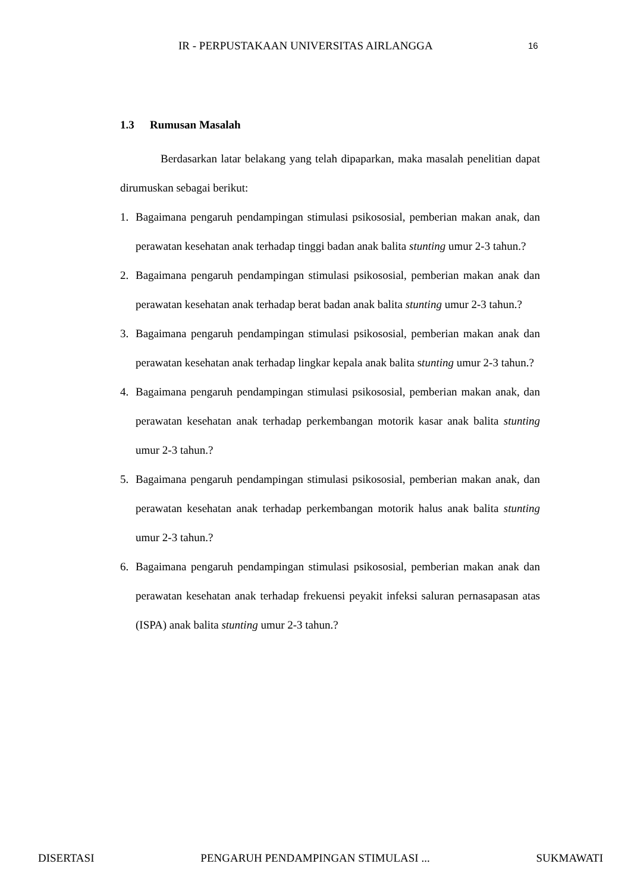IR - PERPUSTAKAAN UNIVERSITAS AIRLANGGA 16
1.3 Rumusan Masalah
Berdasarkan latar belakang yang telah dipaparkan, maka masalah penelitian dapat dirumuskan sebagai berikut:
1. Bagaimana pengaruh pendampingan stimulasi psikososial, pemberian makan anak, dan perawatan kesehatan anak terhadap tinggi badan anak balita stunting umur 2-3 tahun.?
2. Bagaimana pengaruh pendampingan stimulasi psikososial, pemberian makan anak dan perawatan kesehatan anak terhadap berat badan anak balita stunting umur 2-3 tahun.?
3. Bagaimana pengaruh pendampingan stimulasi psikososial, pemberian makan anak dan perawatan kesehatan anak terhadap lingkar kepala anak balita stunting umur 2-3 tahun.?
4. Bagaimana pengaruh pendampingan stimulasi psikososial, pemberian makan anak, dan perawatan kesehatan anak terhadap perkembangan motorik kasar anak balita stunting umur 2-3 tahun.?
5. Bagaimana pengaruh pendampingan stimulasi psikososial, pemberian makan anak, dan perawatan kesehatan anak terhadap perkembangan motorik halus anak balita stunting umur 2-3 tahun.?
6. Bagaimana pengaruh pendampingan stimulasi psikososial, pemberian makan anak dan perawatan kesehatan anak terhadap frekuensi peyakit infeksi saluran pernasapasan atas (ISPA) anak balita stunting umur 2-3 tahun.?
DISERTASI PENGARUH PENDAMPINGAN STIMULASI ... SUKMAWATI